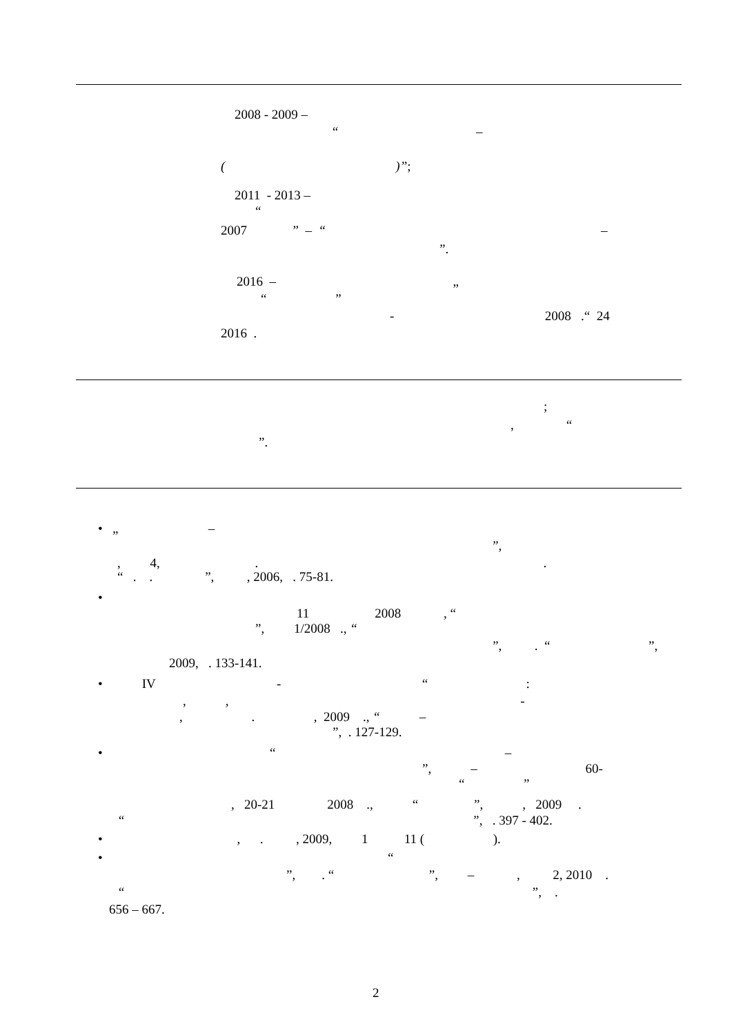2008 - 2009 –
“ –
( )”;
2011 - 2013 –
“
2007 ” – “ –
”.
2016 – „
“ ”
- 2008 .“ 24
2016 .
;
, “
”.
• „ –
”,
, 4, . .
“ . . ”, , 2006, . 75-81.
•
11 2008 , “
”, 1/2008 ., “
”, . “ ”,
2009, . 133-141.
• IV - “ :
, , -
, . , 2009 ., “ –
”, . 127-129.
• “ –
”, – 60-
“ ”
, 20-21 2008 ., “ ”, , 2009 .
“ ”, . 397 - 402.
• , . , 2009, 1 11 ( ).
• “
”, . “ ”, – , 2, 2010 .
“ ”, .
656 – 667.
2